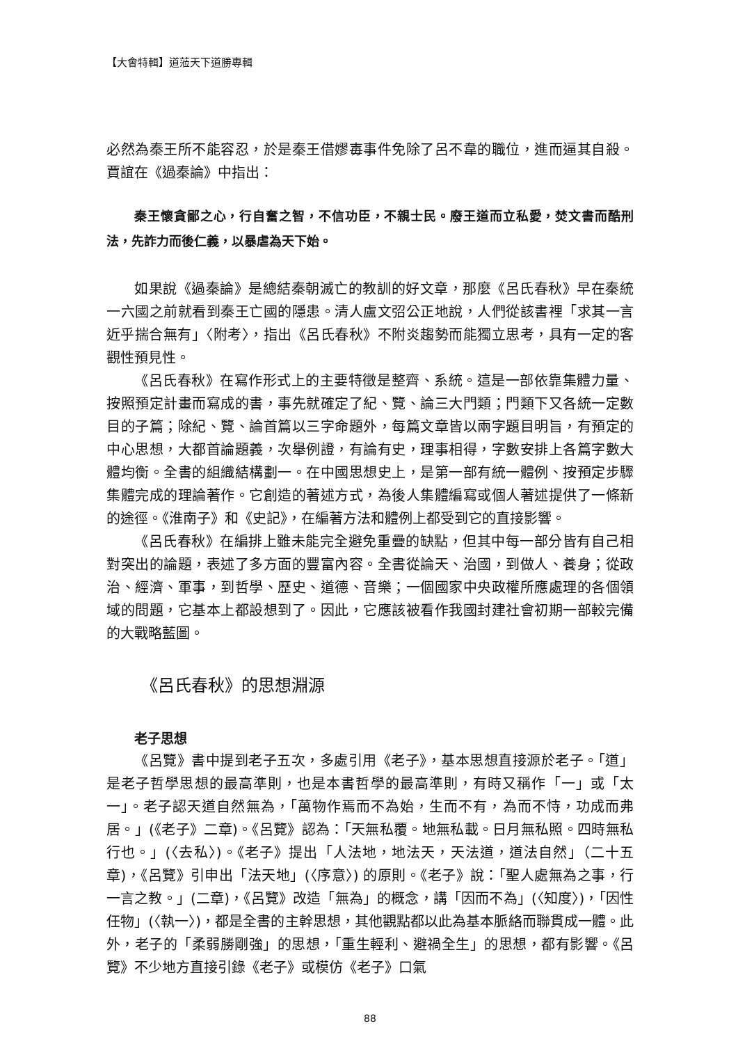【大會特輯】道蒞天下道勝專輯
必然為秦王所不能容忍，於是秦王借嫪毐事件免除了呂不韋的職位，進而逼其自殺。賈誼在《過秦論》中指出：
秦王懷貪鄙之心，行自奮之智，不信功臣，不親士民。廢王道而立私愛，焚文書而酷刑法，先詐力而後仁義，以暴虐為天下始。
如果說《過秦論》是總結秦朝滅亡的教訓的好文章，那麼《呂氏春秋》早在秦統一六國之前就看到秦王亡國的隱患。清人盧文弨公正地說，人們從該書裡「求其一言近乎揣合無有」〈附考〉，指出《呂氏春秋》不附炎趨勢而能獨立思考，具有一定的客觀性預見性。
《呂氏春秋》在寫作形式上的主要特徵是整齊、系統。這是一部依靠集體力量、按照預定計畫而寫成的書，事先就確定了紀、覽、論三大門類；門類下又各統一定數目的子篇；除紀、覽、論首篇以三字命題外，每篇文章皆以兩字題目明旨，有預定的中心思想，大都首論題義，次舉例證，有論有史，理事相得，字數安排上各篇字數大體均衡。全書的組織結構劃一。在中國思想史上，是第一部有統一體例、按預定步驟集體完成的理論著作。它創造的著述方式，為後人集體編寫或個人著述提供了一條新的途徑。《淮南子》和《史記》，在編著方法和體例上都受到它的直接影響。
《呂氏春秋》在編排上雖未能完全避免重疊的缺點，但其中每一部分皆有自己相對突出的論題，表述了多方面的豐富內容。全書從論天、治國，到做人、養身；從政治、經濟、軍事，到哲學、歷史、道德、音樂；一個國家中央政權所應處理的各個領域的問題，它基本上都設想到了。因此，它應該被看作我國封建社會初期一部較完備的大戰略藍圖。
《呂氏春秋》的思想淵源
老子思想
《呂覽》書中提到老子五次，多處引用《老子》，基本思想直接源於老子。「道」是老子哲學思想的最高準則，也是本書哲學的最高準則，有時又稱作「一」或「太一」。老子認天道自然無為，「萬物作焉而不為始，生而不有，為而不恃，功成而弗居。」(《老子》二章)。《呂覽》認為：「天無私覆。地無私載。日月無私照。四時無私行也。」(〈去私〉)。《老子》提出「人法地，地法天，天法道，道法自然」（二十五章)，《呂覽》引申出「法天地」(〈序意〉) 的原則。《老子》說：「聖人處無為之事，行一言之教。」(二章)，《呂覽》改造「無為」的概念，講「因而不為」(〈知度〉)，「因性任物」(〈執一〉)，都是全書的主幹思想，其他觀點都以此為基本脈絡而聯貫成一體。此外，老子的「柔弱勝剛強」的思想，「重生輕利、避禍全生」的思想，都有影響。《呂覽》不少地方直接引錄《老子》或模仿《老子》口氣
88